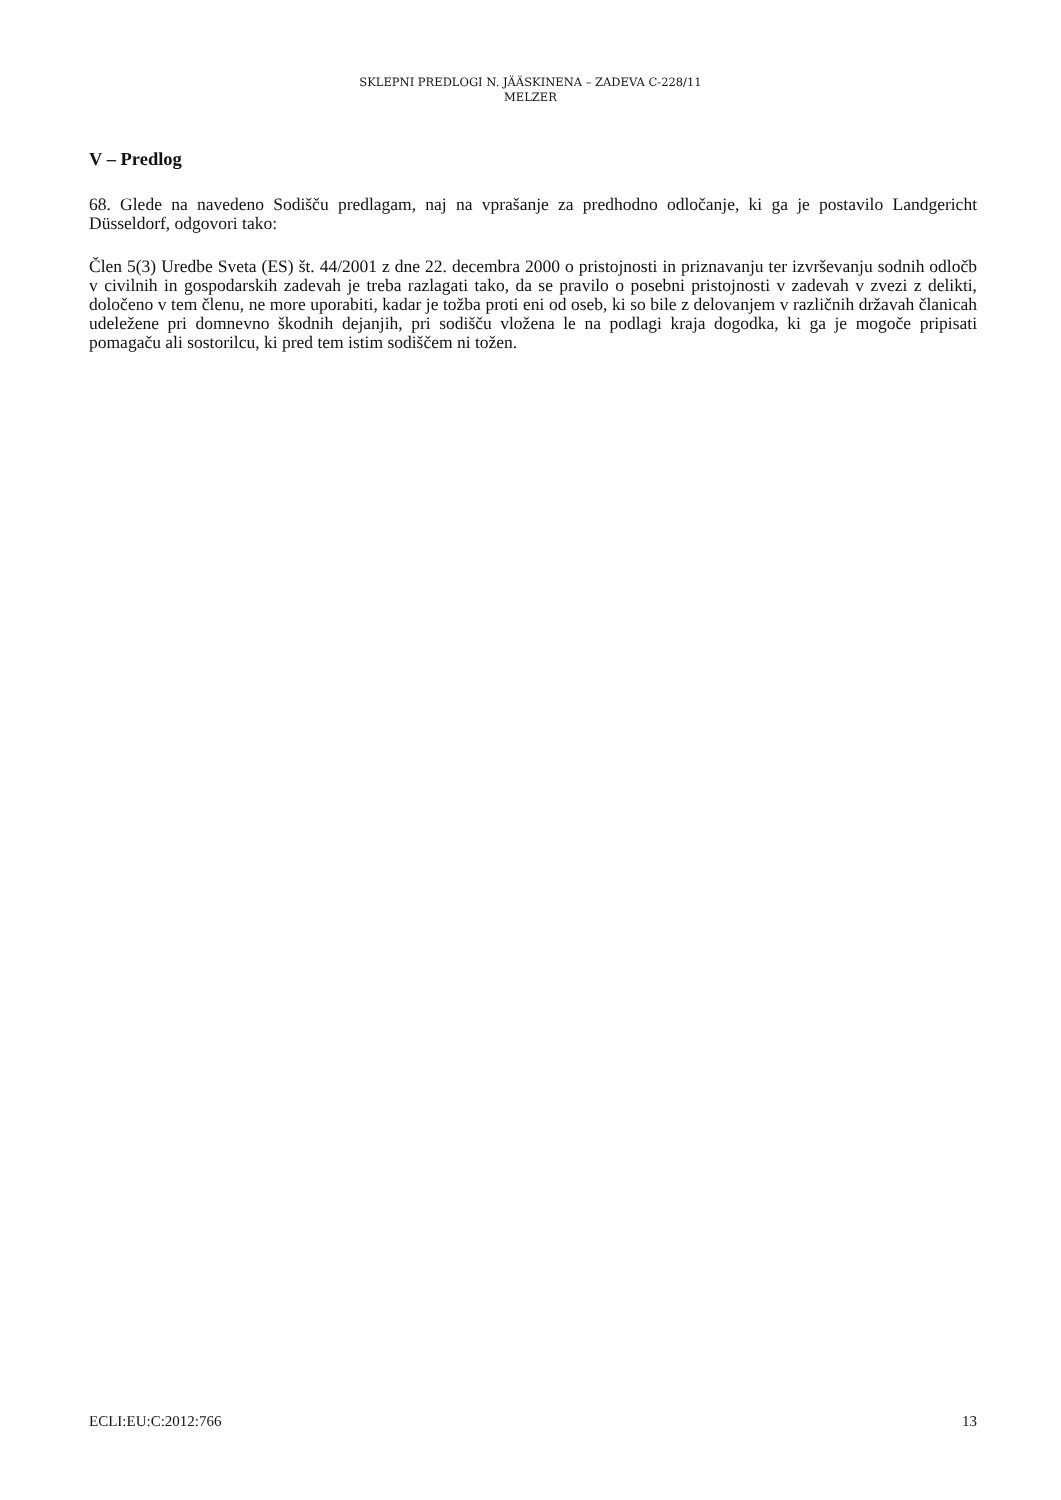SKLEPNI PREDLOGI N. JÄÄSKINENA – ZADEVA C-228/11
MELZER
V – Predlog
68. Glede na navedeno Sodišču predlagam, naj na vprašanje za predhodno odločanje, ki ga je postavilo Landgericht Düsseldorf, odgovori tako:
Člen 5(3) Uredbe Sveta (ES) št. 44/2001 z dne 22. decembra 2000 o pristojnosti in priznavanju ter izvrševanju sodnih odločb v civilnih in gospodarskih zadevah je treba razlagati tako, da se pravilo o posebni pristojnosti v zadevah v zvezi z delikti, določeno v tem členu, ne more uporabiti, kadar je tožba proti eni od oseb, ki so bile z delovanjem v različnih državah članicah udeležene pri domnevno škodnih dejanjih, pri sodišču vložena le na podlagi kraja dogodka, ki ga je mogoče pripisati pomagaču ali sostorilcu, ki pred tem istim sodiščem ni tožen.
ECLI:EU:C:2012:766 13